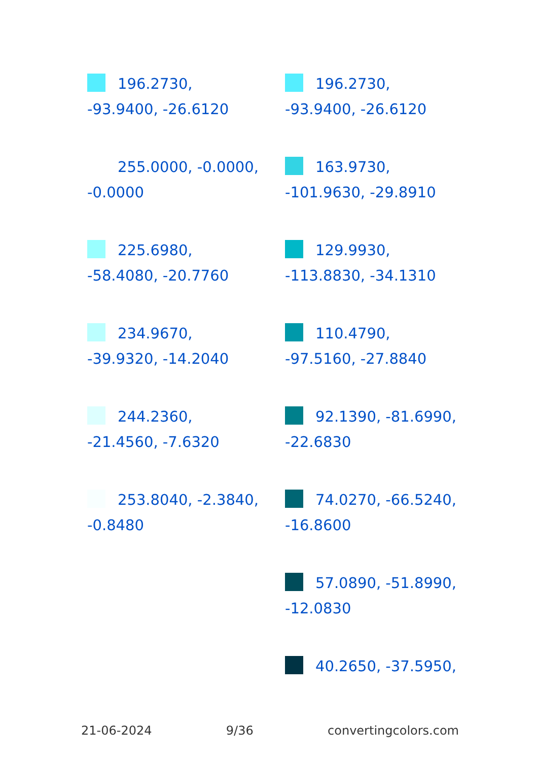196.2730, -93.9400, -26.6120
255.0000, -0.0000, -0.0000
225.6980, -58.4080, -20.7760
234.9670, -39.9320, -14.2040
244.2360, -21.4560, -7.6320
253.8040, -2.3840, -0.8480
196.2730, -93.9400, -26.6120
163.9730, -101.9630, -29.8910
129.9930, -113.8830, -34.1310
110.4790, -97.5160, -27.8840
92.1390, -81.6990, -22.6830
74.0270, -66.5240, -16.8600
57.0890, -51.8990, -12.0830
40.2650, -37.5950,
21-06-2024 9/36 convertingcolors.com